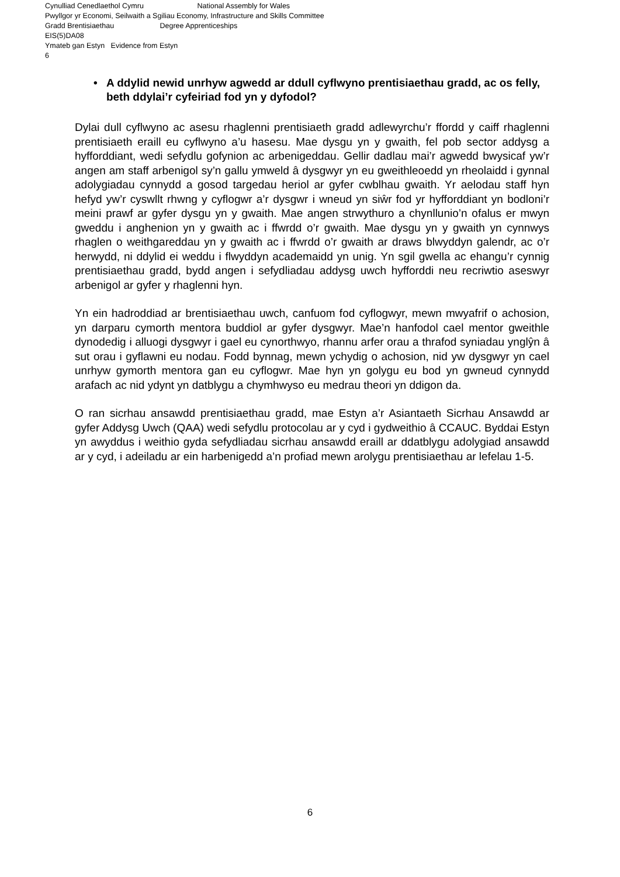Cynulliad Cenedlaethol Cymru National Assembly for Wales
Pwyllgor yr Economi, Seilwaith a Sgiliau Economy, Infrastructure and Skills Committee
Gradd Brentisiaethau Degree Apprenticeships
EIS(5)DA08
Ymateb gan Estyn Evidence from Estyn
6
• A ddylid newid unrhyw agwedd ar ddull cyflwyno prentisiaethau gradd, ac os felly, beth ddylai’r cyfeiriad fod yn y dyfodol?
Dylai dull cyflwyno ac asesu rhaglenni prentisiaeth gradd adlewyrchu’r ffordd y caiff rhaglenni prentisiaeth eraill eu cyflwyno a’u hasesu. Mae dysgu yn y gwaith, fel pob sector addysg a hyfforddiant, wedi sefydlu gofynion ac arbenigeddau. Gellir dadlau mai’r agwedd bwysicaf yw’r angen am staff arbenigol sy’n gallu ymweld â dysgwyr yn eu gweithleoedd yn rheolaidd i gynnal adolygiadau cynnydd a gosod targedau heriol ar gyfer cwblhau gwaith. Yr aelodau staff hyn hefyd yw’r cyswllt rhwng y cyflogwr a’r dysgwr i wneud yn siŵr fod yr hyfforddiant yn bodloni’r meini prawf ar gyfer dysgu yn y gwaith. Mae angen strwythuro a chynllunio’n ofalus er mwyn gweddu i anghenion yn y gwaith ac i ffwrdd o’r gwaith. Mae dysgu yn y gwaith yn cynnwys rhaglen o weithgareddau yn y gwaith ac i ffwrdd o’r gwaith ar draws blwyddyn galendr, ac o’r herwydd, ni ddylid ei weddu i flwyddyn academaidd yn unig. Yn sgil gwella ac ehangu’r cynnig prentisiaethau gradd, bydd angen i sefydliadau addysg uwch hyfforddi neu recriwtio aseswyr arbenigol ar gyfer y rhaglenni hyn.
Yn ein hadroddiad ar brentisiaethau uwch, canfuom fod cyflogwyr, mewn mwyafrif o achosion, yn darparu cymorth mentora buddiol ar gyfer dysgwyr. Mae’n hanfodol cael mentor gweithle dynodedig i alluogi dysgwyr i gael eu cynorthwyo, rhannu arfer orau a thrafod syniadau ynglŷn â sut orau i gyflawni eu nodau. Fodd bynnag, mewn ychydig o achosion, nid yw dysgwyr yn cael unrhyw gymorth mentora gan eu cyflogwr. Mae hyn yn golygu eu bod yn gwneud cynnydd arafach ac nid ydynt yn datblygu a chymhwyso eu medrau theori yn ddigon da.
O ran sicrhau ansawdd prentisiaethau gradd, mae Estyn a’r Asiantaeth Sicrhau Ansawdd ar gyfer Addysg Uwch (QAA) wedi sefydlu protocolau ar y cyd i gydweithio â CCAUC. Byddai Estyn yn awyddus i weithio gyda sefydliadau sicrhau ansawdd eraill ar ddatblygu adolygiad ansawdd ar y cyd, i adeiladu ar ein harbenigedd a’n profiad mewn arolygu prentisiaethau ar lefelau 1-5.
6